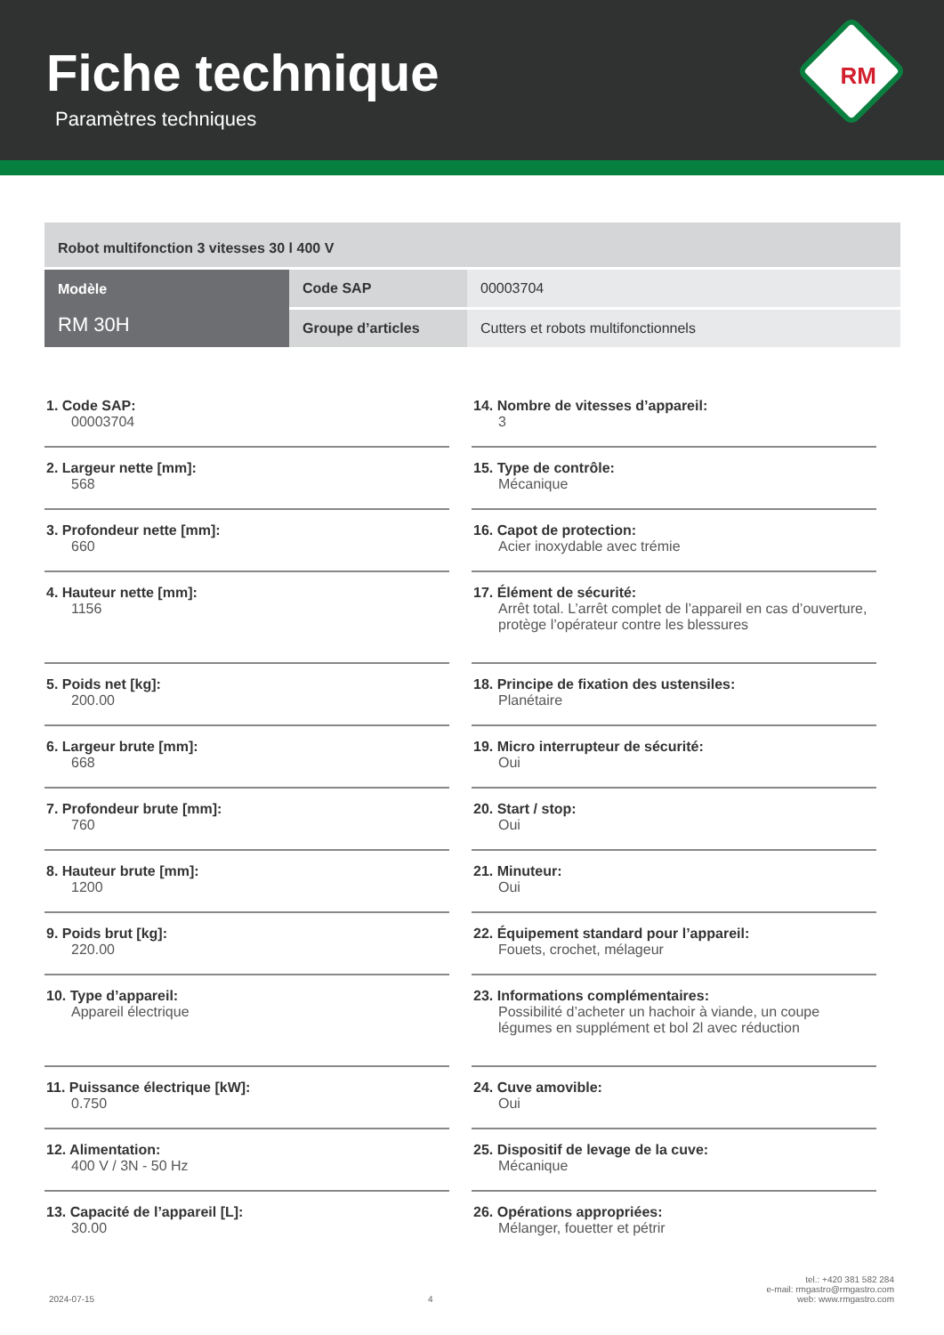Fiche technique
Paramètres techniques
RM
| Robot multifonction 3 vitesses 30 l 400 V | | |
| Modèle RM 30H | Code SAP | 00003704 |
| | Groupe d’articles | Cutters et robots multifonctionnels |
1. Code SAP:
00003704
2. Largeur nette [mm]:
568
3. Profondeur nette [mm]:
660
4. Hauteur nette [mm]:
1156
5. Poids net [kg]:
200.00
6. Largeur brute [mm]:
668
7. Profondeur brute [mm]:
760
8. Hauteur brute [mm]:
1200
9. Poids brut [kg]:
220.00
10. Type d’appareil:
Appareil électrique
11. Puissance électrique [kW]:
0.750
12. Alimentation:
400 V / 3N - 50 Hz
13. Capacité de l’appareil [L]:
30.00
14. Nombre de vitesses d’appareil:
3
15. Type de contrôle:
Mécanique
16. Capot de protection:
Acier inoxydable avec trémie
17. Élément de sécurité:
Arrêt total. L’arrêt complet de l’appareil en cas d’ouverture, protège l’opérateur contre les blessures
18. Principe de fixation des ustensiles:
Planétaire
19. Micro interrupteur de sécurité:
Oui
20. Start / stop:
Oui
21. Minuteur:
Oui
22. Équipement standard pour l’appareil:
Fouets, crochet, mélageur
23. Informations complémentaires:
Possibilité d’acheter un hachoir à viande, un coupe légumes en supplément et bol 2l avec réduction
24. Cuve amovible:
Oui
25. Dispositif de levage de la cuve:
Mécanique
26. Opérations appropriées:
Mélanger, fouetter et pétrir
2024-07-15
4
tel.: +420 381 582 284
e-mail: rmgastro@rmgastro.com
web: www.rmgastro.com